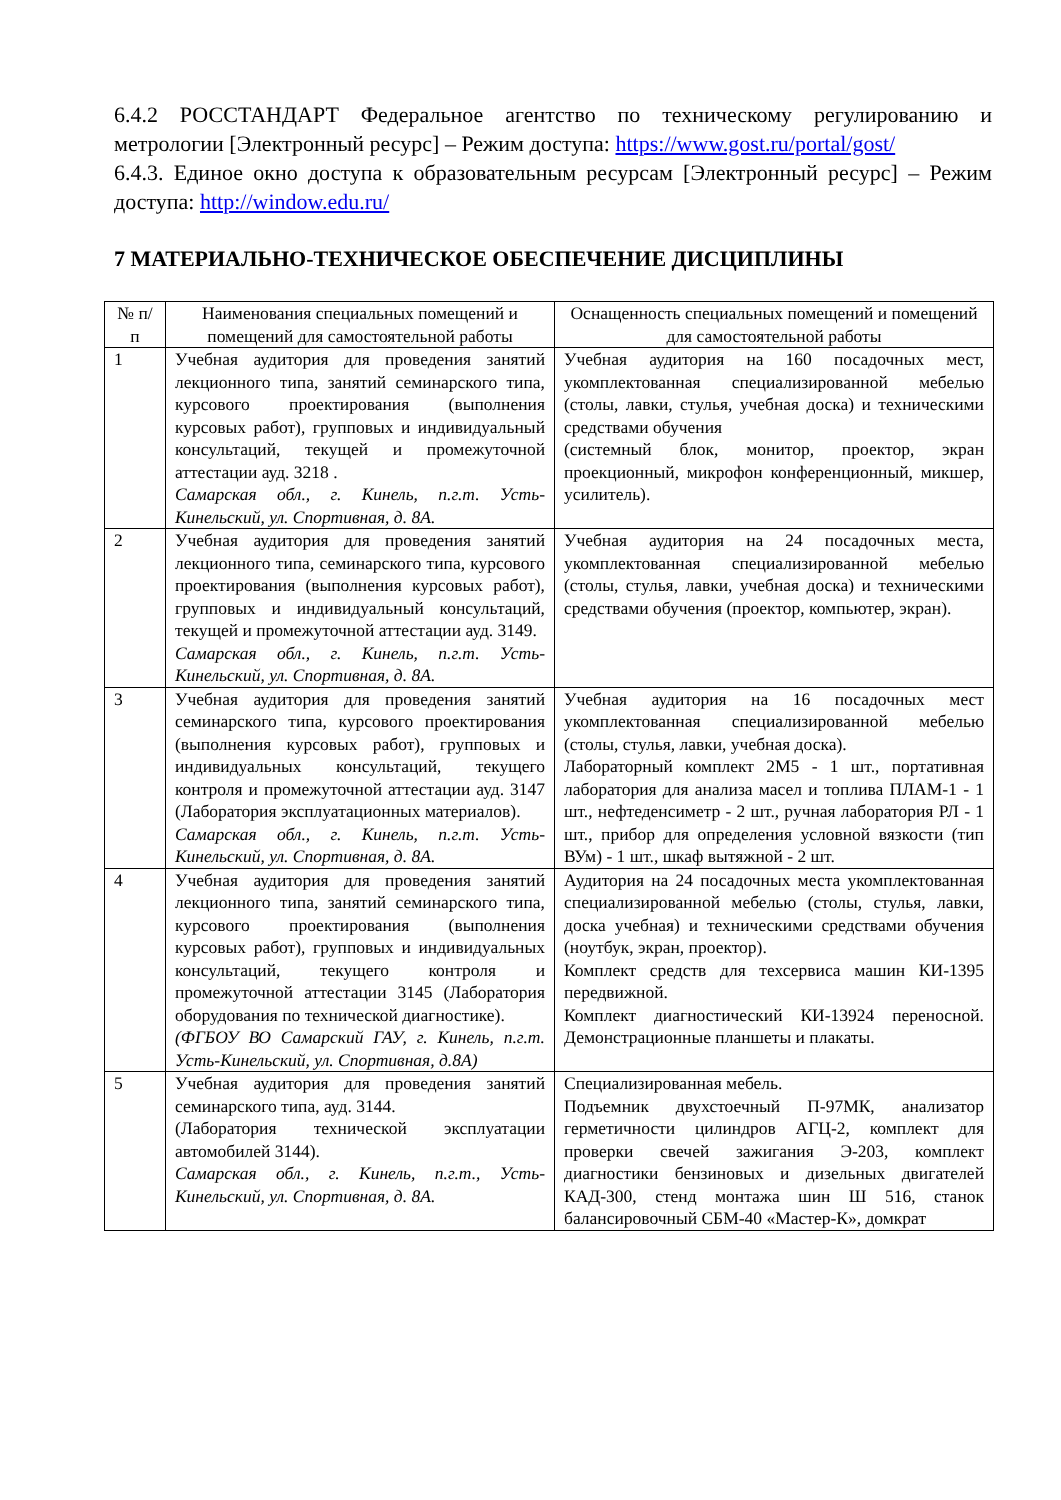6.4.2 РОССТАНДАРТ Федеральное агентство по техническому регулированию и метрологии [Электронный ресурс] – Режим доступа: https://www.gost.ru/portal/gost/
6.4.3. Единое окно доступа к образовательным ресурсам [Электронный ресурс] – Режим доступа: http://window.edu.ru/
7 МАТЕРИАЛЬНО-ТЕХНИЧЕСКОЕ ОБЕСПЕЧЕНИЕ ДИСЦИПЛИНЫ
| № п/п | Наименования специальных помещений и помещений для самостоятельной работы | Оснащенность специальных помещений и помещений для самостоятельной работы |
| --- | --- | --- |
| 1 | Учебная аудитория для проведения занятий лекционного типа, занятий семинарского типа, курсового проектирования (выполнения курсовых работ), групповых и индивидуальный консультаций, текущей и промежуточной аттестации ауд. 3218 . Самарская обл., г. Кинель, п.г.т. Усть-Кинельский, ул. Спортивная, д. 8А. | Учебная аудитория на 160 посадочных мест, укомплектованная специализированной мебелью (столы, лавки, стулья, учебная доска) и техническими средствами обучения (системный блок, монитор, проектор, экран проекционный, микрофон конференционный, микшер, усилитель). |
| 2 | Учебная аудитория для проведения занятий лекционного типа, семинарского типа, курсового проектирования (выполнения курсовых работ), групповых и индивидуальный консультаций, текущей и промежуточной аттестации ауд. 3149. Самарская обл., г. Кинель, п.г.т. Усть-Кинельский, ул. Спортивная, д. 8А. | Учебная аудитория на 24 посадочных места, укомплектованная специализированной мебелью (столы, стулья, лавки, учебная доска) и техническими средствами обучения (проектор, компьютер, экран). |
| 3 | Учебная аудитория для проведения занятий семинарского типа, курсового проектирования (выполнения курсовых работ), групповых и индивидуальных консультаций, текущего контроля и промежуточной аттестации ауд. 3147 (Лаборатория эксплуатационных материалов). Самарская обл., г. Кинель, п.г.т. Усть-Кинельский, ул. Спортивная, д. 8А. | Учебная аудитория на 16 посадочных мест укомплектованная специализированной мебелью (столы, стулья, лавки, учебная доска). Лабораторный комплект 2М5 - 1 шт., портативная лаборатория для анализа масел и топлива ПЛАМ-1 - 1 шт., нефтеденсиметр - 2 шт., ручная лаборатория РЛ - 1 шт., прибор для определения условной вязкости (тип ВУм) - 1 шт., шкаф вытяжной - 2 шт. |
| 4 | Учебная аудитория для проведения занятий лекционного типа, занятий семинарского типа, курсового проектирования (выполнения курсовых работ), групповых и индивидуальных консультаций, текущего контроля и промежуточной аттестации 3145 (Лаборатория оборудования по технической диагностике). (ФГБОУ ВО Самарский ГАУ, г. Кинель, п.г.т. Усть-Кинельский, ул. Спортивная, д.8А) | Аудитория на 24 посадочных места укомплектованная специализированной мебелью (столы, стулья, лавки, доска учебная) и техническими средствами обучения (ноутбук, экран, проектор). Комплект средств для техсервиса машин КИ-1395 передвижной. Комплект диагностический КИ-13924 переносной. Демонстрационные планшеты и плакаты. |
| 5 | Учебная аудитория для проведения занятий семинарского типа, ауд. 3144. (Лаборатория технической эксплуатации автомобилей 3144). Самарская обл., г. Кинель, п.г.т., Усть-Кинельский, ул. Спортивная, д. 8А. | Специализированная мебель. Подъемник двухстоечный П-97МК, анализатор герметичности цилиндров АГЦ-2, комплект для проверки свечей зажигания Э-203, комплект диагностики бензиновых и дизельных двигателей КАД-300, стенд монтажа шин Ш 516, станок балансировочный СБМ-40 «Мастер-К», домкрат |